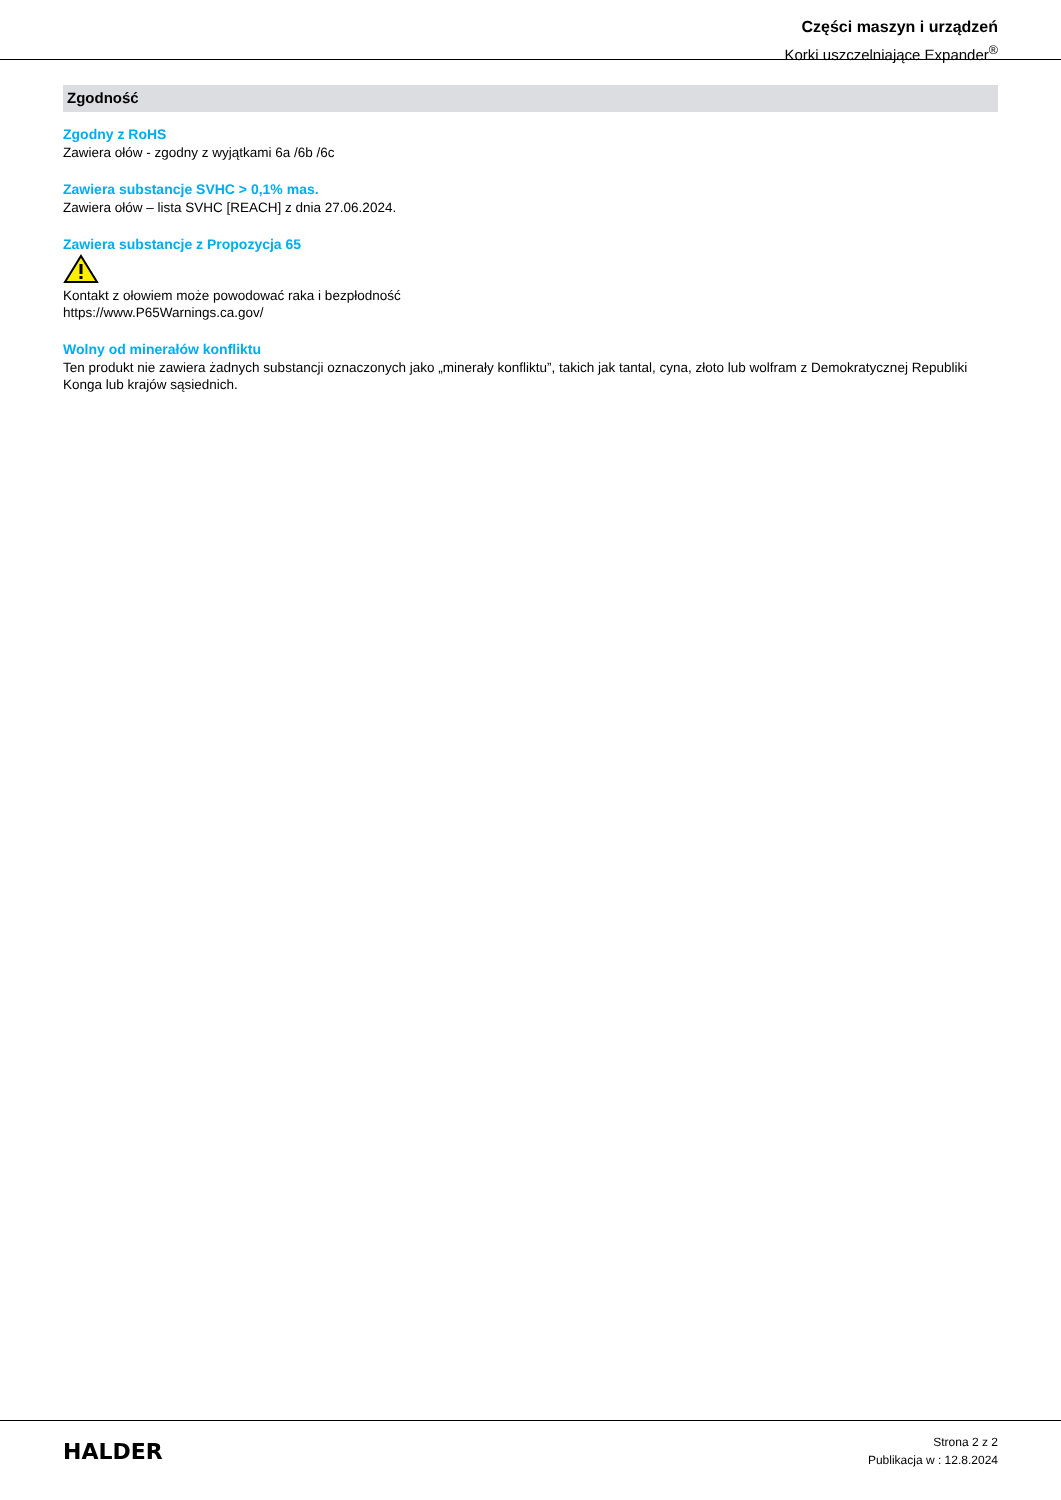Części maszyn i urządzeń
Korki uszczelniające Expander<sup>®</sup>
Zgodność
Zgodny z RoHS
Zawiera ołów - zgodny z wyjątkami 6a /6b /6c
Zawiera substancje SVHC > 0,1% mas.
Zawiera ołów – lista SVHC [REACH] z dnia 27.06.2024.
Zawiera substancje z Propozycja 65
Kontakt z ołowiem może powodować raka i bezpłodność
https://www.P65Warnings.ca.gov/
Wolny od minerałów konfliktu
Ten produkt nie zawiera żadnych substancji oznaczonych jako „minerały konfliktu”, takich jak tantal, cyna, złoto lub wolfram z Demokratycznej Republiki Konga lub krajów sąsiednich.
HALDER
Strona 2 z 2
Publikacja w : 12.8.2024